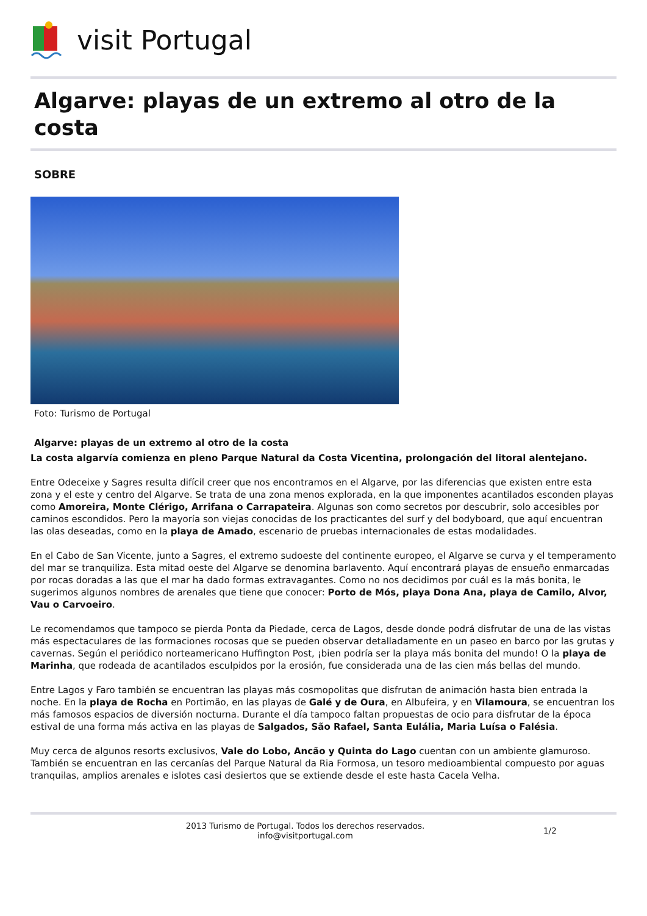visit Portugal
Algarve: playas de un extremo al otro de la costa
SOBRE
Foto: Turismo de Portugal
Algarve: playas de un extremo al otro de la costa
La costa algarvía comienza en pleno Parque Natural da Costa Vicentina, prolongación del litoral alentejano.
Entre Odeceixe y Sagres resulta difícil creer que nos encontramos en el Algarve, por las diferencias que existen entre esta zona y el este y centro del Algarve. Se trata de una zona menos explorada, en la que imponentes acantilados esconden playas como Amoreira, Monte Clérigo, Arrifana o Carrapateira. Algunas son como secretos por descubrir, solo accesibles por caminos escondidos. Pero la mayoría son viejas conocidas de los practicantes del surf y del bodyboard, que aquí encuentran las olas deseadas, como en la playa de Amado, escenario de pruebas internacionales de estas modalidades.
En el Cabo de San Vicente, junto a Sagres, el extremo sudoeste del continente europeo, el Algarve se curva y el temperamento del mar se tranquiliza. Esta mitad oeste del Algarve se denomina barlavento. Aquí encontrará playas de ensueño enmarcadas por rocas doradas a las que el mar ha dado formas extravagantes. Como no nos decidimos por cuál es la más bonita, le sugerimos algunos nombres de arenales que tiene que conocer: Porto de Mós, playa Dona Ana, playa de Camilo, Alvor, Vau o Carvoeiro.
Le recomendamos que tampoco se pierda Ponta da Piedade, cerca de Lagos, desde donde podrá disfrutar de una de las vistas más espectaculares de las formaciones rocosas que se pueden observar detalladamente en un paseo en barco por las grutas y cavernas. Según el periódico norteamericano Huffington Post, ¡bien podría ser la playa más bonita del mundo! O la playa de Marinha, que rodeada de acantilados esculpidos por la erosión, fue considerada una de las cien más bellas del mundo.
Entre Lagos y Faro también se encuentran las playas más cosmopolitas que disfrutan de animación hasta bien entrada la noche. En la playa de Rocha en Portimão, en las playas de Galé y de Oura, en Albufeira, y en Vilamoura, se encuentran los más famosos espacios de diversión nocturna. Durante el día tampoco faltan propuestas de ocio para disfrutar de la época estival de una forma más activa en las playas de Salgados, São Rafael, Santa Eulália, Maria Luísa o Falésia.
Muy cerca de algunos resorts exclusivos, Vale do Lobo, Ancão y Quinta do Lago cuentan con un ambiente glamuroso. También se encuentran en las cercanías del Parque Natural da Ria Formosa, un tesoro medioambiental compuesto por aguas tranquilas, amplios arenales e islotes casi desiertos que se extiende desde el este hasta Cacela Velha.
2013 Turismo de Portugal. Todos los derechos reservados.
info@visitportugal.com
1/2